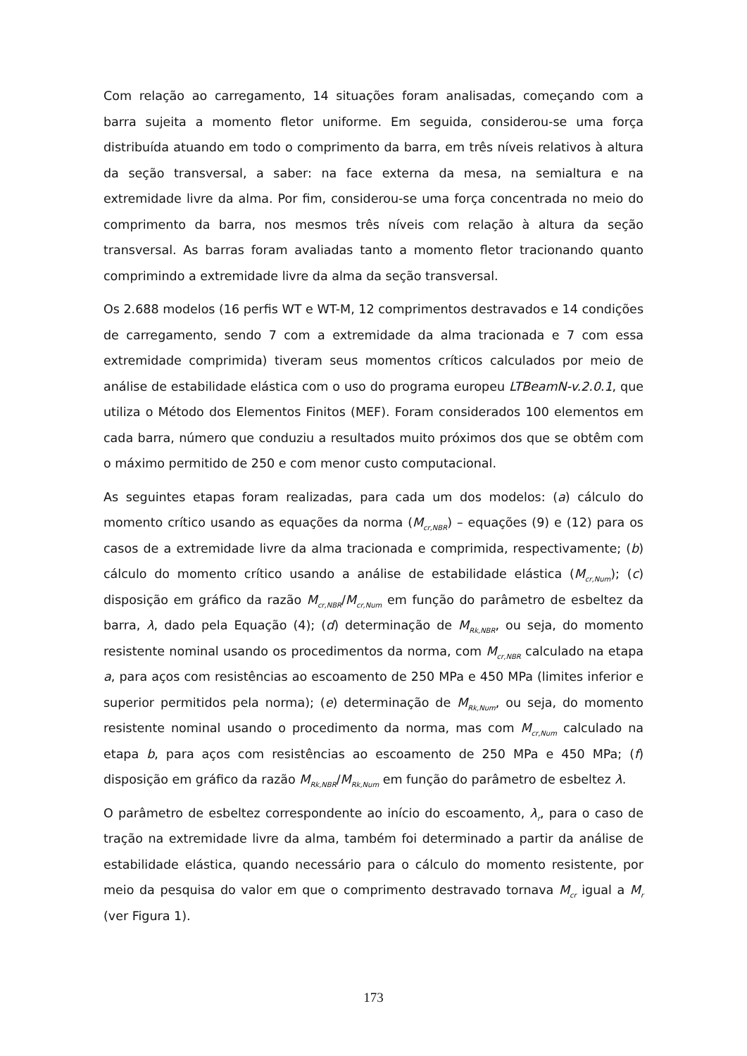Com relação ao carregamento, 14 situações foram analisadas, começando com a barra sujeita a momento fletor uniforme. Em seguida, considerou-se uma força distribuída atuando em todo o comprimento da barra, em três níveis relativos à altura da seção transversal, a saber: na face externa da mesa, na semialtura e na extremidade livre da alma. Por fim, considerou-se uma força concentrada no meio do comprimento da barra, nos mesmos três níveis com relação à altura da seção transversal. As barras foram avaliadas tanto a momento fletor tracionando quanto comprimindo a extremidade livre da alma da seção transversal.
Os 2.688 modelos (16 perfis WT e WT-M, 12 comprimentos destravados e 14 condições de carregamento, sendo 7 com a extremidade da alma tracionada e 7 com essa extremidade comprimida) tiveram seus momentos críticos calculados por meio de análise de estabilidade elástica com o uso do programa europeu LTBeamN-v.2.0.1, que utiliza o Método dos Elementos Finitos (MEF). Foram considerados 100 elementos em cada barra, número que conduziu a resultados muito próximos dos que se obtêm com o máximo permitido de 250 e com menor custo computacional.
As seguintes etapas foram realizadas, para cada um dos modelos: (a) cálculo do momento crítico usando as equações da norma (M<sub>cr,NBR</sub>) – equações (9) e (12) para os casos de a extremidade livre da alma tracionada e comprimida, respectivamente; (b) cálculo do momento crítico usando a análise de estabilidade elástica (M<sub>cr,Num</sub>); (c) disposição em gráfico da razão M<sub>cr,NBR</sub>/M<sub>cr,Num</sub> em função do parâmetro de esbeltez da barra, λ, dado pela Equação (4); (d) determinação de M<sub>Rk,NBR</sub>, ou seja, do momento resistente nominal usando os procedimentos da norma, com M<sub>cr,NBR</sub> calculado na etapa a, para aços com resistências ao escoamento de 250 MPa e 450 MPa (limites inferior e superior permitidos pela norma); (e) determinação de M<sub>Rk,Num</sub>, ou seja, do momento resistente nominal usando o procedimento da norma, mas com M<sub>cr,Num</sub> calculado na etapa b, para aços com resistências ao escoamento de 250 MPa e 450 MPa; (f) disposição em gráfico da razão M<sub>Rk,NBR</sub>/M<sub>Rk,Num</sub> em função do parâmetro de esbeltez λ.
O parâmetro de esbeltez correspondente ao início do escoamento, λ<sub>r</sub>, para o caso de tração na extremidade livre da alma, também foi determinado a partir da análise de estabilidade elástica, quando necessário para o cálculo do momento resistente, por meio da pesquisa do valor em que o comprimento destravado tornava M<sub>cr</sub> igual a M<sub>r</sub> (ver Figura 1).
173